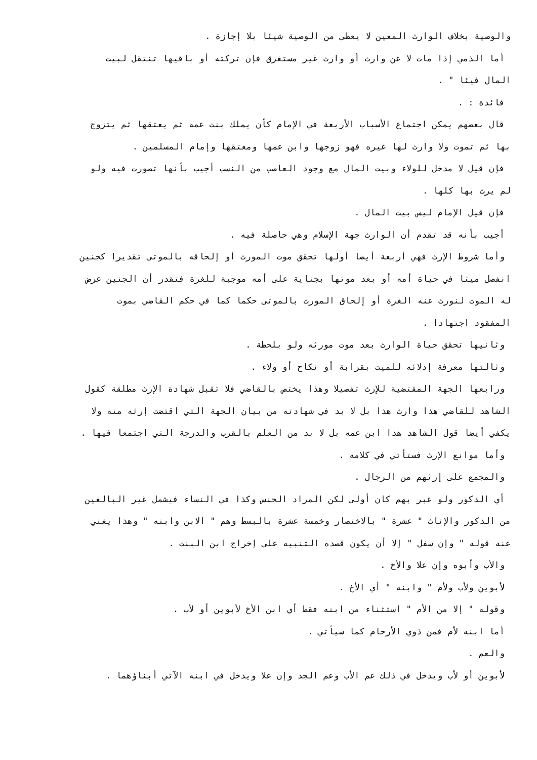والوصية بخلاف الوارث المعين لا يعطى من الوصية شيئا بلا إجازة .
أما الذمي إذا مات لا عن وارث أو وارث غير مستغرق فإن تركته أو باقيها تنتقل لبيت
المال فيئا " .
فائدة : .
قال بعضهم يمكن اجتماع الأسباب الأربعة في الإمام كأن يملك بنت عمه ثم يعتقها ثم يتزوج
بها ثم تموت ولا وارث لها غيره فهو زوجها وابن عمها ومعتقها وإمام المسلمين .
فإن قيل لا مدخل للولاء وبيت المال مع وجود العاصب من النسب أجيب بأنها تصورت فيه ولو
لم يرث بها كلها .
فإن قيل الإمام ليس بيت المال .
أجيب بأنه قد تقدم أن الوارث جهة الإسلام وهي حاصلة فيه .
وأما شروط الإرث فهي أربعة أيضا أولها تحقق موت المورث أو إلحاقه بالموتى تقديرا كجنين
انفصل ميتا في حياة أمه أو بعد موتها بجناية على أمه موجبة للغرة فتقدر أن الجنين عرض
له الموت لنورث عنه الغرة أو إلحاق المورث بالموتى حكما كما في حكم القاضي بموت
المفقود اجتهادا .
وثانيها تحقق حياة الوارث بعد موت مورثه ولو بلحظة .
وثالثها معرفة إدلائه للميت بقرابة أو نكاح أو ولاء .
ورابعها الجهة المقتضية للإرث تفصيلا وهذا يختص بالقاضي فلا تقبل شهادة الإرث مطلقة كقول
الشاهد للقاضي هذا وارث هذا بل لا بد في شهادته من بيان الجهة التي اقتضت إرثه منه ولا
يكفي أيضا قول الشاهد هذا ابن عمه بل لا بد من العلم بالقرب والدرجة التي اجتمعا فيها .
وأما موانع الإرث فستأتي في كلامه .
والمجمع على إرثهم من الرجال .
أي الذكور ولو عبر بهم كان أولى لكن المراد الجنس وكذا في النساء فيشمل غير البالغين
من الذكور والإناث " عشرة " بالاختصار وخمسة عشرة بالبسط وهم " الابن وابنه " وهذا يغني
عنه قوله " وإن سفل " إلا أن يكون قصده التنبيه على إخراج ابن البنت .
والأب وأبوه وإن علا والأخ .
لأبوين ولأب ولأم " وابنه " أي الأخ .
وقوله " إلا من الأم " استثناء من ابنه فقط أي ابن الأخ لأبوين أو لأب .
أما ابنه لأم فمن ذوي الأرحام كما سيأتي .
والعم .
لأبوين أو لأب ويدخل في ذلك عم الأب وعم الجد وإن علا ويدخل في ابنه الآتي أبناؤهما .